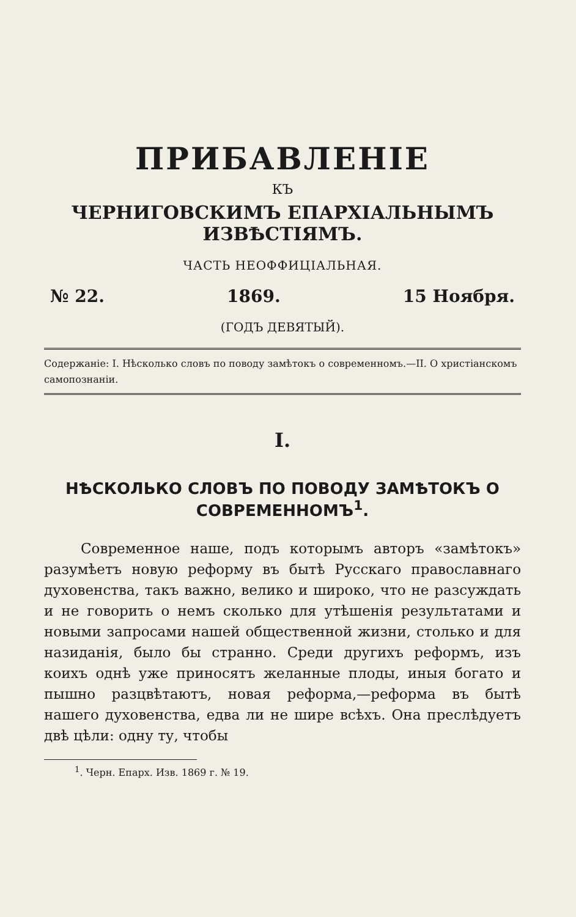ПРИБАВЛЕНІЕ
КЪ
ЧЕРНИГОВСКИМЪ ЕПАРХІАЛЬНЫМЪ ИЗВѢСТІЯМЪ.
ЧАСТЬ НЕОФФИЦІАЛЬНАЯ.
№ 22. 1869. 15 Ноября.
(ГОДЪ ДЕВЯТЫЙ).
Содержаніе: I. Нѣсколько словъ по поводу замѣтокъ о современномъ.—II. О христіанскомъ самопознаніи.
I.
НѢСКОЛЬКО СЛОВЪ ПО ПОВОДУ ЗАМѢТОКЪ О СОВРЕМЕННОМЪ<sup>1</sup>.
Современное наше, подъ которымъ авторъ «замѣтокъ» разумѣетъ новую реформу въ бытѣ Русскаго православнаго духовенства, такъ важно, велико и широко, что не разсуждать и не говорить о немъ сколько для утѣшенія результатами и новыми запросами нашей общественной жизни, столько и для назиданія, было бы странно. Среди другихъ реформъ, изъ коихъ однѣ уже приносятъ желанные плоды, иныя богато и пышно разцвѣтаютъ, новая реформа,—реформа въ бытѣ нашего духовенства, едва ли не шире всѣхъ. Она преслѣдуетъ двѣ цѣли: одну ту, чтобы
<sup>1</sup>. Черн. Епарх. Изв. 1869 г. № 19.